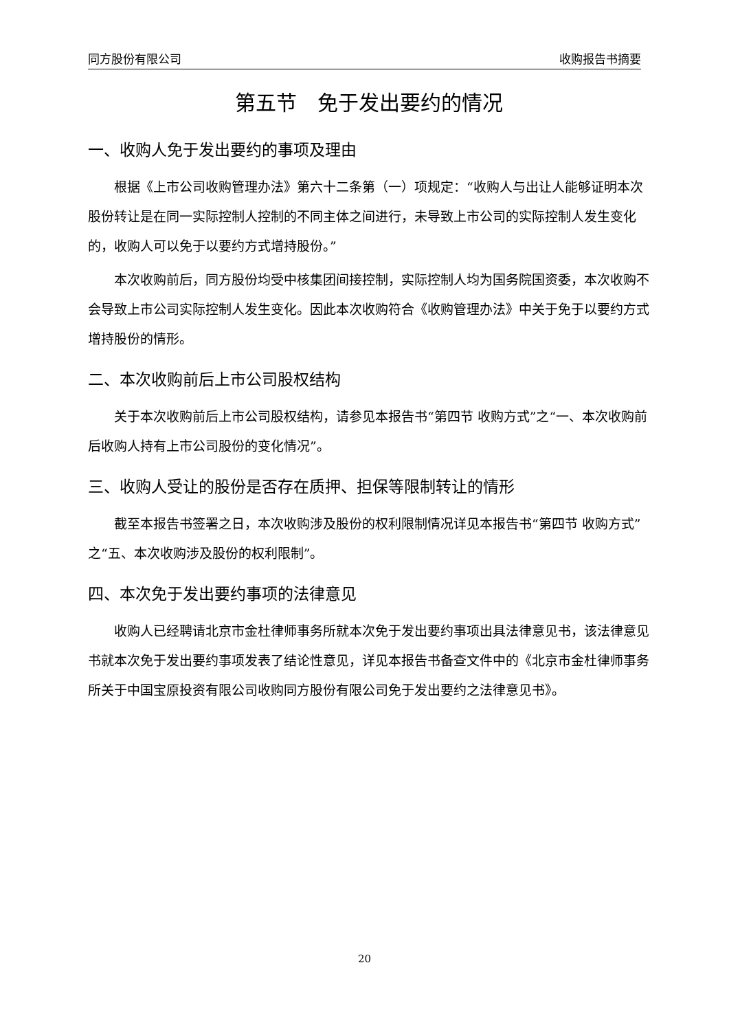同方股份有限公司 收购报告书摘要
第五节　免于发出要约的情况
一、收购人免于发出要约的事项及理由
根据《上市公司收购管理办法》第六十二条第（一）项规定：“收购人与出让人能够证明本次股份转让是在同一实际控制人控制的不同主体之间进行，未导致上市公司的实际控制人发生变化的，收购人可以免于以要约方式增持股份。”
本次收购前后，同方股份均受中核集团间接控制，实际控制人均为国务院国资委，本次收购不会导致上市公司实际控制人发生变化。因此本次收购符合《收购管理办法》中关于免于以要约方式增持股份的情形。
二、本次收购前后上市公司股权结构
关于本次收购前后上市公司股权结构，请参见本报告书“第四节 收购方式”之“一、本次收购前后收购人持有上市公司股份的变化情况”。
三、收购人受让的股份是否存在质押、担保等限制转让的情形
截至本报告书签署之日，本次收购涉及股份的权利限制情况详见本报告书“第四节 收购方式”之“五、本次收购涉及股份的权利限制”。
四、本次免于发出要约事项的法律意见
收购人已经聘请北京市金杜律师事务所就本次免于发出要约事项出具法律意见书，该法律意见书就本次免于发出要约事项发表了结论性意见，详见本报告书备查文件中的《北京市金杜律师事务所关于中国宝原投资有限公司收购同方股份有限公司免于发出要约之法律意见书》。
20